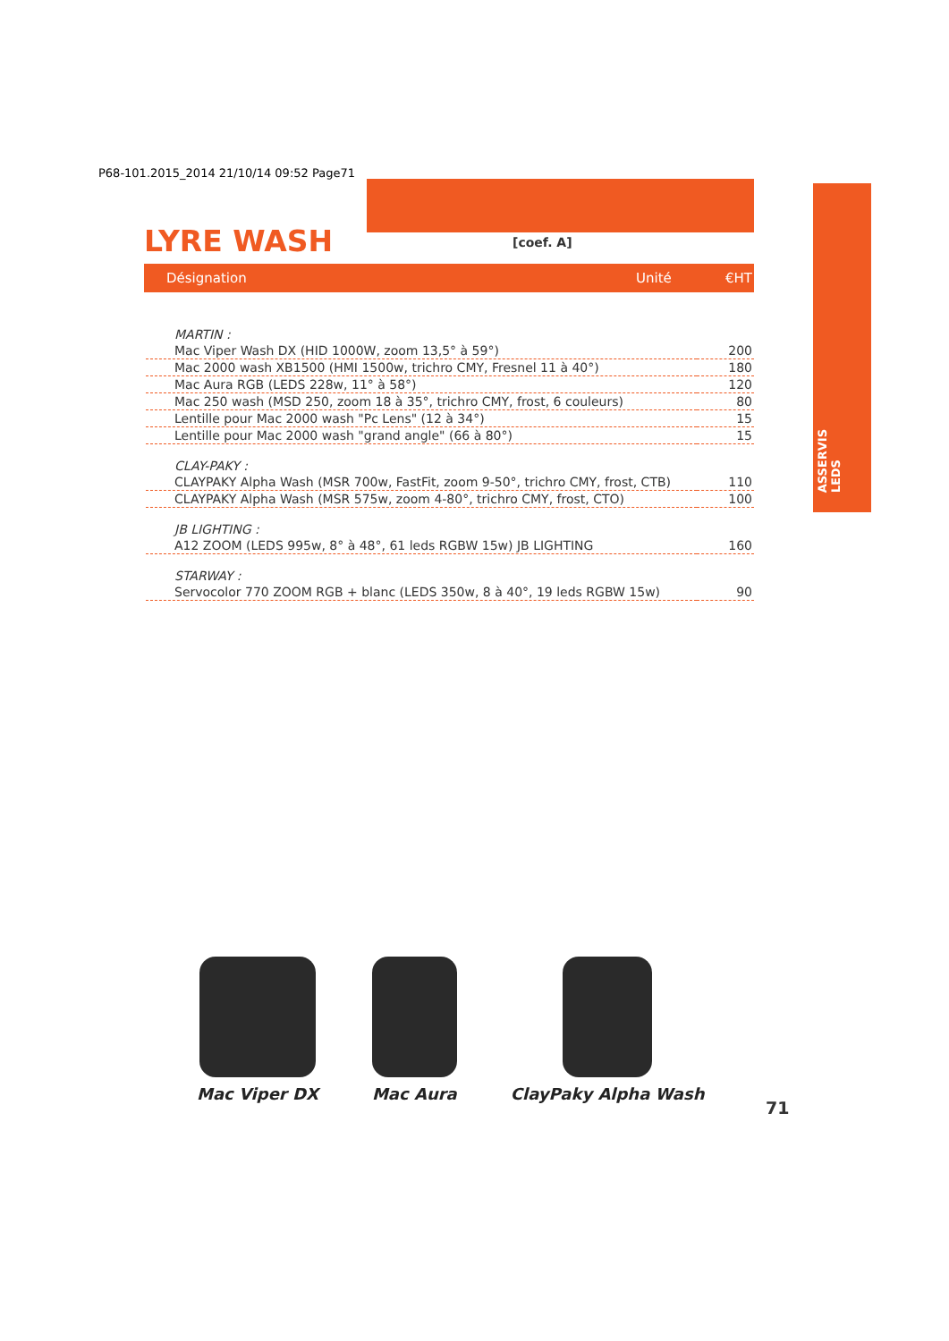P68-101.2015_2014 21/10/14 09:52 Page71
LYRE WASH [coef. A]
Désignation Unité €HT
ASSERVIS
LEDS
| MARTIN : | |
| Mac Viper Wash DX (HID 1000W, zoom 13,5° à 59°) | 200 |
| Mac 2000 wash XB1500 (HMI 1500w, trichro CMY, Fresnel 11 à 40°) | 180 |
| Mac Aura RGB (LEDS 228w, 11° à 58°) | 120 |
| Mac 250 wash (MSD 250, zoom 18 à 35°, trichro CMY, frost, 6 couleurs) | 80 |
| Lentille pour Mac 2000 wash "Pc Lens" (12 à 34°) | 15 |
| Lentille pour Mac 2000 wash "grand angle" (66 à 80°) | 15 |
| CLAY-PAKY : | |
| CLAYPAKY Alpha Wash (MSR 700w, FastFit, zoom 9-50°, trichro CMY, frost, CTB) | 110 |
| CLAYPAKY Alpha Wash (MSR 575w, zoom 4-80°, trichro CMY, frost, CTO) | 100 |
| JB LIGHTING : | |
| A12 ZOOM (LEDS 995w, 8° à 48°, 61 leds RGBW 15w) JB LIGHTING | 160 |
| STARWAY : | |
| Servocolor 770 ZOOM RGB + blanc (LEDS 350w, 8 à 40°, 19 leds RGBW 15w) | 90 |
Mac Viper DX Mac Aura ClayPaky Alpha Wash
71